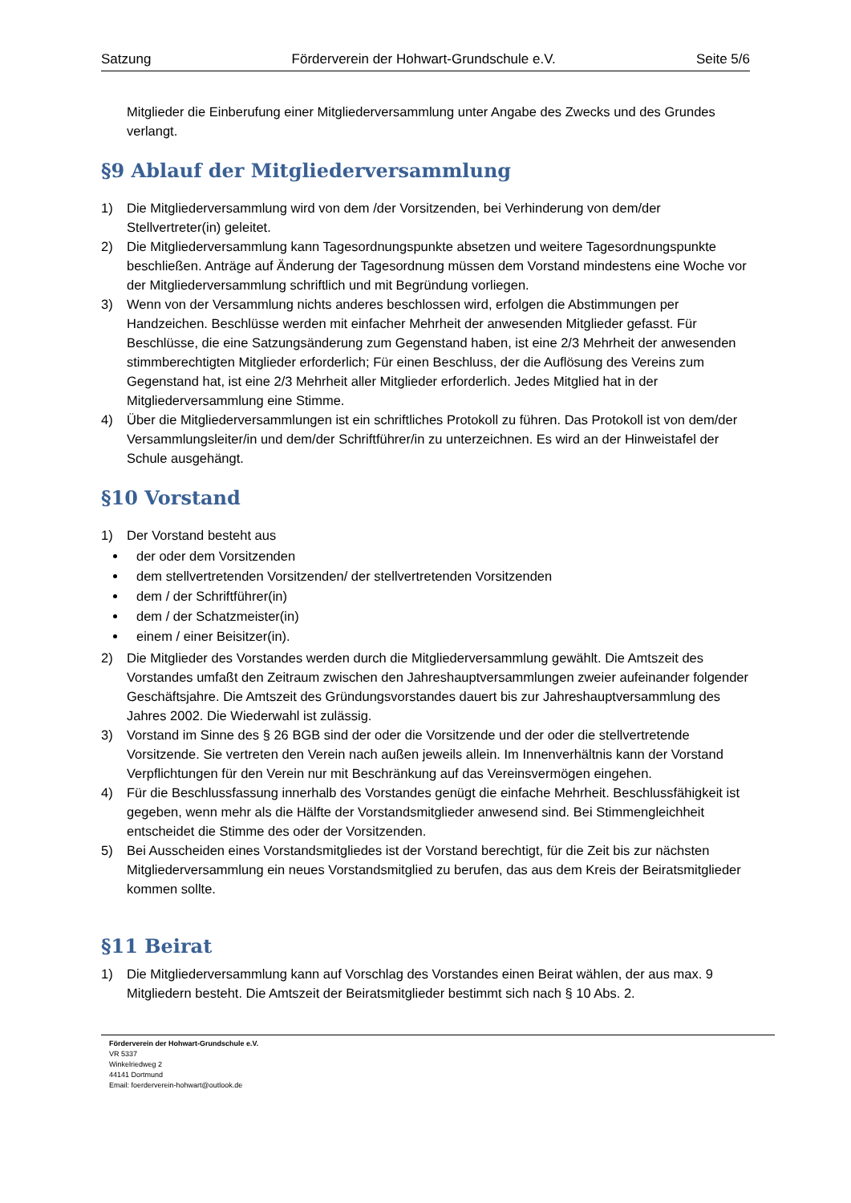Satzung Förderverein der Hohwart-Grundschule e.V. Seite 5/6
Mitglieder die Einberufung einer Mitgliederversammlung unter Angabe des Zwecks und des Grundes verlangt.
§9 Ablauf der Mitgliederversammlung
1) Die Mitgliederversammlung wird von dem /der Vorsitzenden, bei Verhinderung von dem/der Stellvertreter(in) geleitet.
2) Die Mitgliederversammlung kann Tagesordnungspunkte absetzen und weitere Tagesordnungspunkte beschließen. Anträge auf Änderung der Tagesordnung müssen dem Vorstand mindestens eine Woche vor der Mitgliederversammlung schriftlich und mit Begründung vorliegen.
3) Wenn von der Versammlung nichts anderes beschlossen wird, erfolgen die Abstimmungen per Handzeichen. Beschlüsse werden mit einfacher Mehrheit der anwesenden Mitglieder gefasst. Für Beschlüsse, die eine Satzungsänderung zum Gegenstand haben, ist eine 2/3 Mehrheit der anwesenden stimmberechtigten Mitglieder erforderlich; Für einen Beschluss, der die Auflösung des Vereins zum Gegenstand hat, ist eine 2/3 Mehrheit aller Mitglieder erforderlich. Jedes Mitglied hat in der Mitgliederversammlung eine Stimme.
4) Über die Mitgliederversammlungen ist ein schriftliches Protokoll zu führen. Das Protokoll ist von dem/der Versammlungsleiter/in und dem/der Schriftführer/in zu unterzeichnen. Es wird an der Hinweistafel der Schule ausgehängt.
§10 Vorstand
1) Der Vorstand besteht aus
der oder dem Vorsitzenden
dem stellvertretenden Vorsitzenden/ der stellvertretenden Vorsitzenden
dem / der Schriftführer(in)
dem / der Schatzmeister(in)
einem / einer Beisitzer(in).
2) Die Mitglieder des Vorstandes werden durch die Mitgliederversammlung gewählt. Die Amtszeit des Vorstandes umfaßt den Zeitraum zwischen den Jahreshauptversammlungen zweier aufeinander folgender Geschäftsjahre. Die Amtszeit des Gründungsvorstandes dauert bis zur Jahreshauptversammlung des Jahres 2002. Die Wiederwahl ist zulässig.
3) Vorstand im Sinne des § 26 BGB sind der oder die Vorsitzende und der oder die stellvertretende Vorsitzende. Sie vertreten den Verein nach außen jeweils allein. Im Innenverhältnis kann der Vorstand Verpflichtungen für den Verein nur mit Beschränkung auf das Vereinsvermögen eingehen.
4) Für die Beschlussfassung innerhalb des Vorstandes genügt die einfache Mehrheit. Beschlussfähigkeit ist gegeben, wenn mehr als die Hälfte der Vorstandsmitglieder anwesend sind. Bei Stimmengleichheit entscheidet die Stimme des oder der Vorsitzenden.
5) Bei Ausscheiden eines Vorstandsmitgliedes ist der Vorstand berechtigt, für die Zeit bis zur nächsten Mitgliederversammlung ein neues Vorstandsmitglied zu berufen, das aus dem Kreis der Beiratsmitglieder kommen sollte.
§11 Beirat
1) Die Mitgliederversammlung kann auf Vorschlag des Vorstandes einen Beirat wählen, der aus max. 9 Mitgliedern besteht. Die Amtszeit der Beiratsmitglieder bestimmt sich nach § 10 Abs. 2.
Förderverein der Hohwart-Grundschule e.V.
VR 5337
Winkelriedweg 2
44141 Dortmund
Email: foerderverein-hohwart@outlook.de